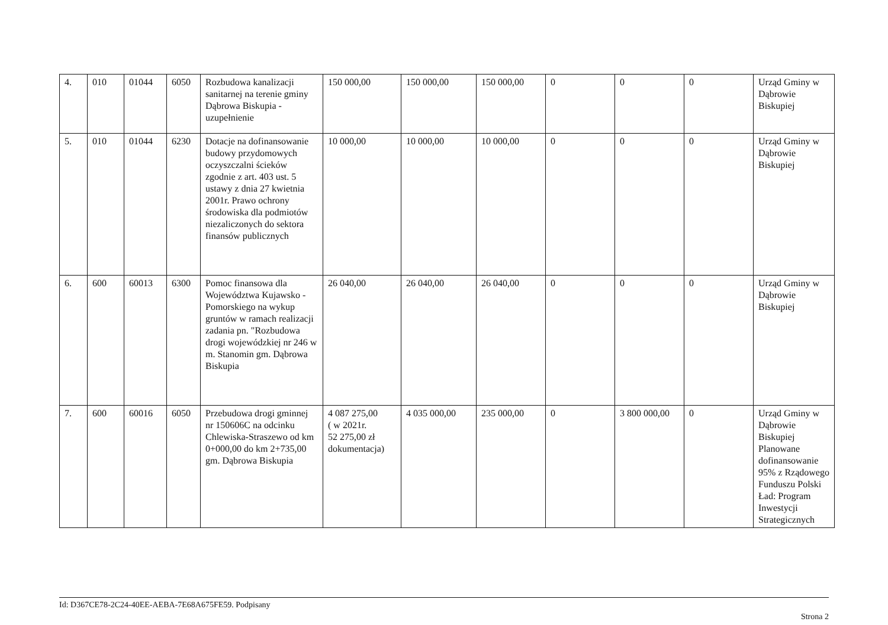| 4. | 010 | 01044 | 6050 | Rozbudowa kanalizacji sanitarnej na terenie gminy Dąbrowa Biskupia - uzupełnienie | 150 000,00 | 150 000,00 | 150 000,00 | 0 | 0 | 0 | Urząd Gminy w Dąbrowie Biskupiej |
| 5. | 010 | 01044 | 6230 | Dotacje na dofinansowanie budowy przydomowych oczyszczalni ścieków zgodnie z art. 403 ust. 5 ustawy z dnia 27 kwietnia 2001r. Prawo ochrony środowiska dla podmiotów niezaliczonych do sektora finansów publicznych | 10 000,00 | 10 000,00 | 10 000,00 | 0 | 0 | 0 | Urząd Gminy w Dąbrowie Biskupiej |
| 6. | 600 | 60013 | 6300 | Pomoc finansowa dla Województwa Kujawsko - Pomorskiego na wykup gruntów w ramach realizacji zadania pn. "Rozbudowa drogi wojewódzkiej nr 246 w m. Stanomin gm. Dąbrowa Biskupia | 26 040,00 | 26 040,00 | 26 040,00 | 0 | 0 | 0 | Urząd Gminy w Dąbrowie Biskupiej |
| 7. | 600 | 60016 | 6050 | Przebudowa drogi gminnej nr 150606C na odcinku Chlewiska-Straszewo od km 0+000,00 do km 2+735,00 gm. Dąbrowa Biskupia | 4 087 275,00 ( w 2021r. 52 275,00 zł dokumentacja) | 4 035 000,00 | 235 000,00 | 0 | 3 800 000,00 | 0 | Urząd Gminy w Dąbrowie Biskupiej Planowane dofinansowanie 95% z Rządowego Funduszu Polski Ład: Program Inwestycji Strategicznych |
Id: D367CE78-2C24-40EE-AEBA-7E68A675FE59. Podpisany
Strona 2